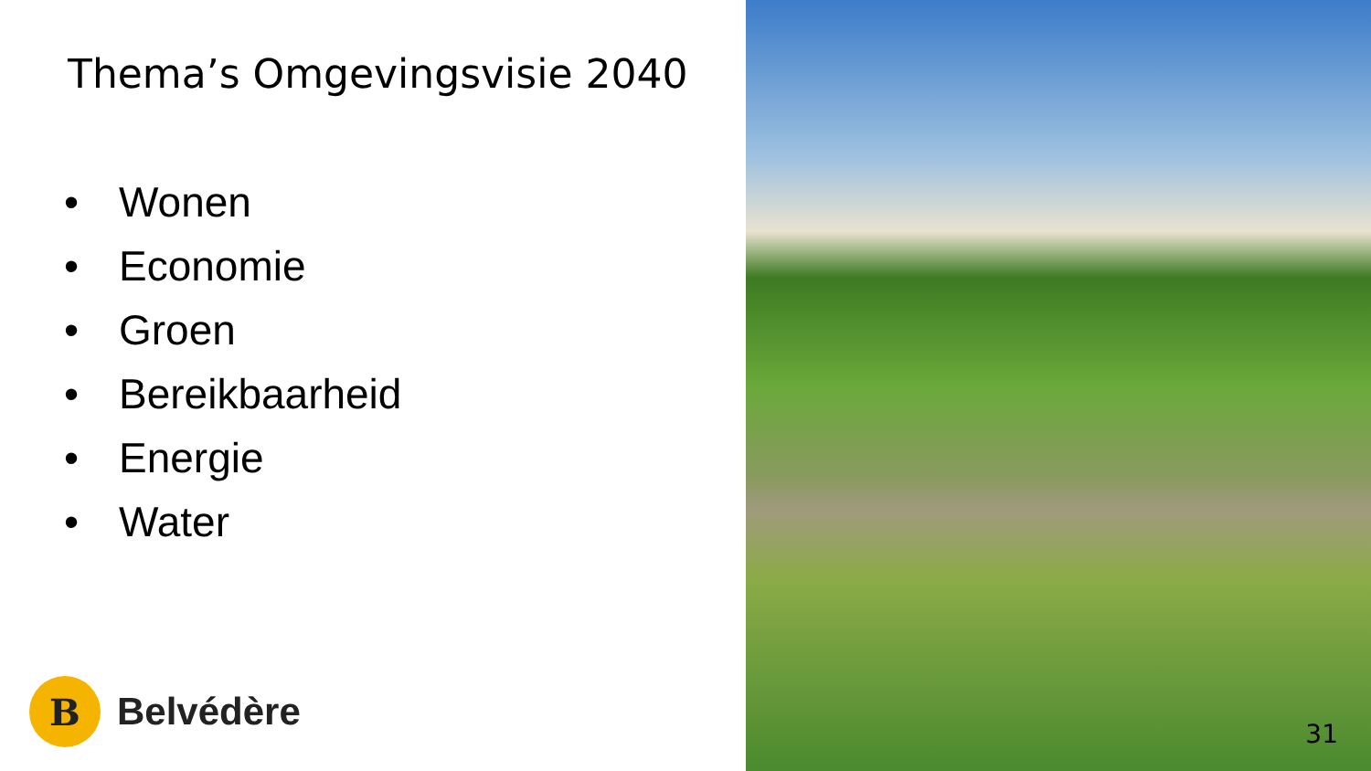Thema’s Omgevingsvisie 2040
• Wonen
• Economie
• Groen
• Bereikbaarheid
• Energie
• Water
B
Belvédère
31